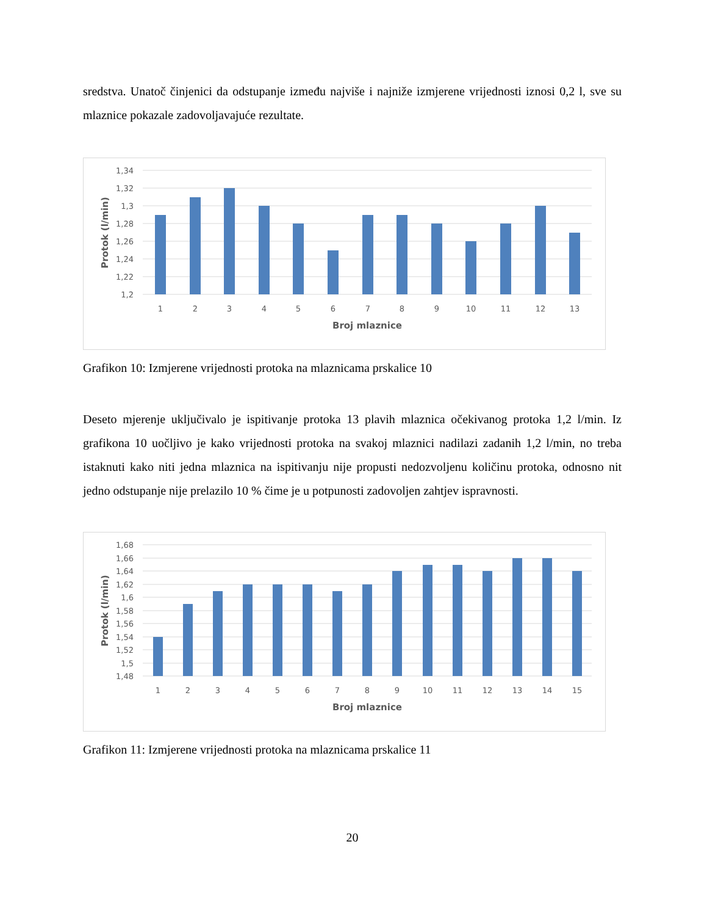sredstva. Unatoč činjenici da odstupanje između najviše i najniže izmjerene vrijednosti iznosi 0,2 l, sve su mlaznice pokazale zadovoljavajuće rezultate.
1,34
1,32
1,3
1,28
1,26
1,24
1,22
1,2
1
2
3
4
5
6
7
8
9
10
11
12
13
Broj mlaznice
Protok (l/min)
Grafikon 10: Izmjerene vrijednosti protoka na mlaznicama prskalice 10
Deseto mjerenje uključivalo je ispitivanje protoka 13 plavih mlaznica očekivanog protoka 1,2 l/min. Iz grafikona 10 uočljivo je kako vrijednosti protoka na svakoj mlaznici nadilazi zadanih 1,2 l/min, no treba istaknuti kako niti jedna mlaznica na ispitivanju nije propusti nedozvoljenu količinu protoka, odnosno nit jedno odstupanje nije prelazilo 10 % čime je u potpunosti zadovoljen zahtjev ispravnosti.
1,68
1,66
1,64
1,62
1,6
1,58
1,56
1,54
1,52
1,5
1,48
1
2
3
4
5
6
7
8
9
10
11
12
13
14
15
Broj mlaznice
Protok (l/min)
Grafikon 11: Izmjerene vrijednosti protoka na mlaznicama prskalice 11
20